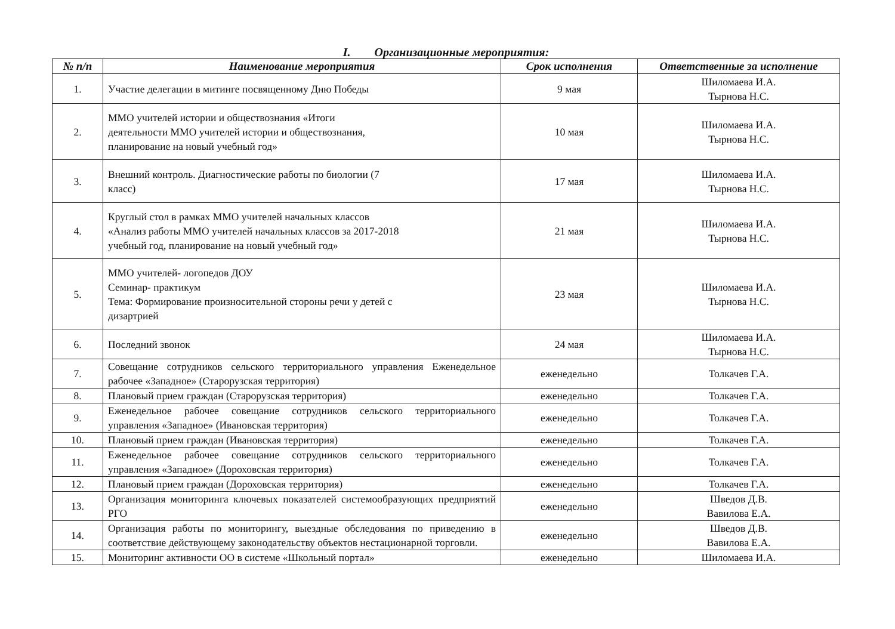I. Организационные мероприятия:
| № п/п | Наименование мероприятия | Срок исполнения | Ответственные за исполнение |
| --- | --- | --- | --- |
| 1. | Участие делегации в митинге посвященному Дню Победы | 9 мая | Шиломаева И.А. Тырнова Н.С. |
| 2. | ММО учителей истории и обществознания «Итоги деятельности ММО учителей истории и обществознания, планирование на новый учебный год» | 10 мая | Шиломаева И.А. Тырнова Н.С. |
| 3. | Внешний контроль. Диагностические работы по биологии (7 класс) | 17 мая | Шиломаева И.А. Тырнова Н.С. |
| 4. | Круглый стол в рамках ММО учителей начальных классов «Анализ работы ММО учителей начальных классов за 2017-2018 учебный год, планирование на новый учебный год» | 21 мая | Шиломаева И.А. Тырнова Н.С. |
| 5. | ММО учителей- логопедов ДОУ Семинар- практикум Тема: Формирование произносительной стороны речи у детей с дизартрией | 23 мая | Шиломаева И.А. Тырнова Н.С. |
| 6. | Последний звонок | 24 мая | Шиломаева И.А. Тырнова Н.С. |
| 7. | Совещание сотрудников сельского территориального управления Еженедельное рабочее «Западное» (Старорузская территория) | еженедельно | Толкачев Г.А. |
| 8. | Плановый прием граждан (Старорузская территория) | еженедельно | Толкачев Г.А. |
| 9. | Еженедельное рабочее совещание сотрудников сельского территориального управления «Западное» (Ивановская территория) | еженедельно | Толкачев Г.А. |
| 10. | Плановый прием граждан (Ивановская территория) | еженедельно | Толкачев Г.А. |
| 11. | Еженедельное рабочее совещание сотрудников сельского территориального управления «Западное» (Дороховская территория) | еженедельно | Толкачев Г.А. |
| 12. | Плановый прием граждан (Дороховская территория) | еженедельно | Толкачев Г.А. |
| 13. | Организация мониторинга ключевых показателей системообразующих предприятий РГО | еженедельно | Шведов Д.В. Вавилова Е.А. |
| 14. | Организация работы по мониторингу, выездные обследования по приведению в соответствие действующему законодательству объектов нестационарной торговли. | еженедельно | Шведов Д.В. Вавилова Е.А. |
| 15. | Мониторинг активности ОО в системе «Школьный портал» | еженедельно | Шиломаева И.А. |